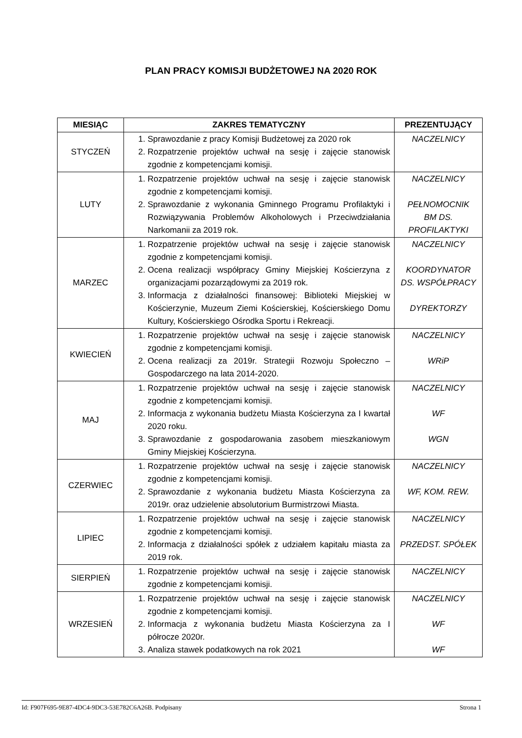PLAN PRACY KOMISJI BUDŻETOWEJ NA 2020 ROK
| MIESIĄC | ZAKRES TEMATYCZNY | PREZENTUJĄCY |
| --- | --- | --- |
| STYCZEŃ | 1. Sprawozdanie z pracy Komisji Budżetowej za 2020 rok 2. Rozpatrzenie projektów uchwał na sesję i zajęcie stanowisk zgodnie z kompetencjami komisji. | NACZELNICY |
| LUTY | 1. Rozpatrzenie projektów uchwał na sesję i zajęcie stanowisk zgodnie z kompetencjami komisji. 2. Sprawozdanie z wykonania Gminnego Programu Profilaktyki i Rozwiązywania Problemów Alkoholowych i Przeciwdziałania Narkomanii za 2019 rok. | NACZELNICY PEŁNOMOCNIK BM DS. PROFILAKTYKI |
| MARZEC | 1. Rozpatrzenie projektów uchwał na sesję i zajęcie stanowisk zgodnie z kompetencjami komisji. 2. Ocena realizacji współpracy Gminy Miejskiej Kościerzyna z organizacjami pozarządowymi za 2019 rok. 3. Informacja z działalności finansowej: Biblioteki Miejskiej w Kościerzynie, Muzeum Ziemi Kościerskiej, Kościerskiego Domu Kultury, Kościerskiego Ośrodka Sportu i Rekreacji. | NACZELNICY KOORDYNATOR DS. WSPÓŁPRACY DYREKTORZY |
| KWIECIEŃ | 1. Rozpatrzenie projektów uchwał na sesję i zajęcie stanowisk zgodnie z kompetencjami komisji. 2. Ocena realizacji za 2019r. Strategii Rozwoju Społeczno – Gospodarczego na lata 2014-2020. | NACZELNICY WRiP |
| MAJ | 1. Rozpatrzenie projektów uchwał na sesję i zajęcie stanowisk zgodnie z kompetencjami komisji. 2. Informacja z wykonania budżetu Miasta Kościerzyna za I kwartał 2020 roku. 3. Sprawozdanie z gospodarowania zasobem mieszkaniowym Gminy Miejskiej Kościerzyna. | NACZELNICY WF WGN |
| CZERWIEC | 1. Rozpatrzenie projektów uchwał na sesję i zajęcie stanowisk zgodnie z kompetencjami komisji. 2. Sprawozdanie z wykonania budżetu Miasta Kościerzyna za 2019r. oraz udzielenie absolutorium Burmistrzowi Miasta. | NACZELNICY WF, KOM. REW. |
| LIPIEC | 1. Rozpatrzenie projektów uchwał na sesję i zajęcie stanowisk zgodnie z kompetencjami komisji. 2. Informacja z działalności spółek z udziałem kapitału miasta za 2019 rok. | NACZELNICY PRZEDST. SPÓŁEK |
| SIERPIEŃ | 1. Rozpatrzenie projektów uchwał na sesję i zajęcie stanowisk zgodnie z kompetencjami komisji. | NACZELNICY |
| WRZESIEŃ | 1. Rozpatrzenie projektów uchwał na sesję i zajęcie stanowisk zgodnie z kompetencjami komisji. 2. Informacja z wykonania budżetu Miasta Kościerzyna za I półrocze 2020r. 3. Analiza stawek podatkowych na rok 2021 | NACZELNICY WF WF |
Id: F907F695-9E87-4DC4-9DC3-53E782C6A26B. Podpisany Strona 1